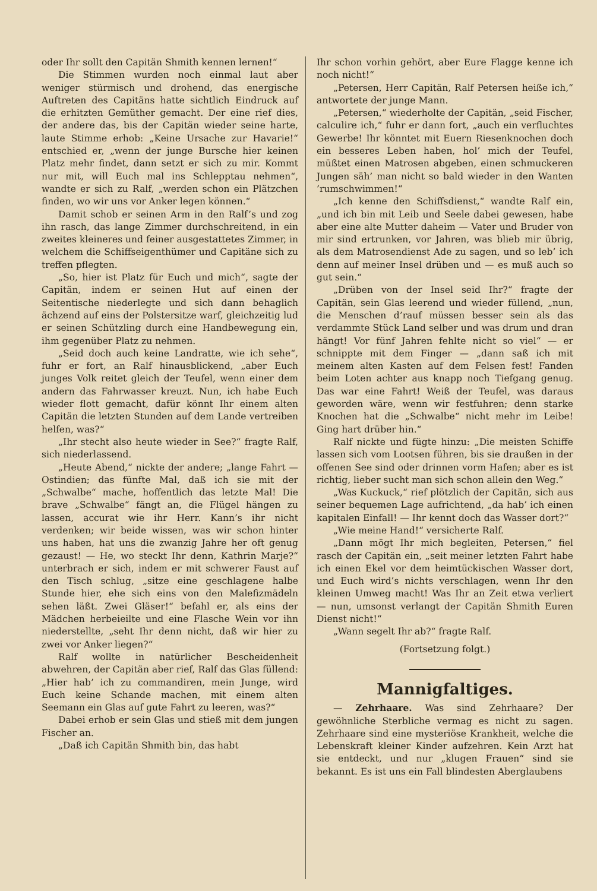oder Ihr sollt den Capitän Shmith kennen lernen!“
Die Stimmen wurden noch einmal laut aber weniger stürmisch und drohend, das energische Auftreten des Capitäns hatte sichtlich Eindruck auf die erhitzten Gemüther gemacht. Der eine rief dies, der andere das, bis der Capitän wieder seine harte, laute Stimme erhob: „Keine Ursache zur Havarie!“ entschied er, „wenn der junge Bursche hier keinen Platz mehr findet, dann setzt er sich zu mir. Kommt nur mit, will Euch mal ins Schlepptau nehmen“, wandte er sich zu Ralf, „werden schon ein Plätzchen finden, wo wir uns vor Anker legen können.“
Damit schob er seinen Arm in den Ralf’s und zog ihn rasch, das lange Zimmer durchschreitend, in ein zweites kleineres und feiner ausgestattetes Zimmer, in welchem die Schiffseigenthümer und Capitäne sich zu treffen pflegten.
„So, hier ist Platz für Euch und mich“, sagte der Capitän, indem er seinen Hut auf einen der Seitentische niederlegte und sich dann behaglich ächzend auf eins der Polstersitze warf, gleichzeitig lud er seinen Schützling durch eine Handbewegung ein, ihm gegenüber Platz zu nehmen.
„Seid doch auch keine Landratte, wie ich sehe“, fuhr er fort, an Ralf hinausblickend, „aber Euch junges Volk reitet gleich der Teufel, wenn einer dem andern das Fahrwasser kreuzt. Nun, ich habe Euch wieder flott gemacht, dafür könnt Ihr einem alten Capitän die letzten Stunden auf dem Lande vertreiben helfen, was?“
„Ihr stecht also heute wieder in See?“ fragte Ralf, sich niederlassend.
„Heute Abend,“ nickte der andere; „lange Fahrt — Ostindien; das fünfte Mal, daß ich sie mit der „Schwalbe“ mache, hoffentlich das letzte Mal! Die brave „Schwalbe“ fängt an, die Flügel hängen zu lassen, accurat wie ihr Herr. Kann’s ihr nicht verdenken; wir beide wissen, was wir schon hinter uns haben, hat uns die zwanzig Jahre her oft genug gezaust! — He, wo steckt Ihr denn, Kathrin Marje?“ unterbrach er sich, indem er mit schwerer Faust auf den Tisch schlug, „sitze eine geschlagene halbe Stunde hier, ehe sich eins von den Malefizmädeln sehen läßt. Zwei Gläser!“ befahl er, als eins der Mädchen herbeieilte und eine Flasche Wein vor ihn niederstellte, „seht Ihr denn nicht, daß wir hier zu zwei vor Anker liegen?“
Ralf wollte in natürlicher Bescheidenheit abwehren, der Capitän aber rief, Ralf das Glas füllend: „Hier hab’ ich zu commandiren, mein Junge, wird Euch keine Schande machen, mit einem alten Seemann ein Glas auf gute Fahrt zu leeren, was?“
Dabei erhob er sein Glas und stieß mit dem jungen Fischer an.
„Daß ich Capitän Shmith bin, das habt
Ihr schon vorhin gehört, aber Eure Flagge kenne ich noch nicht!“
„Petersen, Herr Capitän, Ralf Petersen heiße ich,“ antwortete der junge Mann.
„Petersen,“ wiederholte der Capitän, „seid Fischer, calculire ich,“ fuhr er dann fort, „auch ein verfluchtes Gewerbe! Ihr könntet mit Euern Riesenknochen doch ein besseres Leben haben, hol’ mich der Teufel, müßtet einen Matrosen abgeben, einen schmuckeren Jungen säh’ man nicht so bald wieder in den Wanten ’rumschwimmen!“
„Ich kenne den Schiffsdienst,“ wandte Ralf ein, „und ich bin mit Leib und Seele dabei gewesen, habe aber eine alte Mutter daheim — Vater und Bruder von mir sind ertrunken, vor Jahren, was blieb mir übrig, als dem Matrosendienst Ade zu sagen, und so leb’ ich denn auf meiner Insel drüben und — es muß auch so gut sein.“
„Drüben von der Insel seid Ihr?“ fragte der Capitän, sein Glas leerend und wieder füllend, „nun, die Menschen d’rauf müssen besser sein als das verdammte Stück Land selber und was drum und dran hängt! Vor fünf Jahren fehlte nicht so viel“ — er schnippte mit dem Finger — „dann saß ich mit meinem alten Kasten auf dem Felsen fest! Fanden beim Loten achter aus knapp noch Tiefgang genug. Das war eine Fahrt! Weiß der Teufel, was daraus geworden wäre, wenn wir festfuhren; denn starke Knochen hat die „Schwalbe“ nicht mehr im Leibe! Ging hart drüber hin.“
Ralf nickte und fügte hinzu: „Die meisten Schiffe lassen sich vom Lootsen führen, bis sie draußen in der offenen See sind oder drinnen vorm Hafen; aber es ist richtig, lieber sucht man sich schon allein den Weg.“
„Was Kuckuck,“ rief plötzlich der Capitän, sich aus seiner bequemen Lage aufrichtend, „da hab’ ich einen kapitalen Einfall! — Ihr kennt doch das Wasser dort?“
„Wie meine Hand!“ versicherte Ralf.
„Dann mögt Ihr mich begleiten, Petersen,“ fiel rasch der Capitän ein, „seit meiner letzten Fahrt habe ich einen Ekel vor dem heimtückischen Wasser dort, und Euch wird’s nichts verschlagen, wenn Ihr den kleinen Umweg macht! Was Ihr an Zeit etwa verliert — nun, umsonst verlangt der Capitän Shmith Euren Dienst nicht!“
„Wann segelt Ihr ab?“ fragte Ralf.
(Fortsetzung folgt.)
Mannigfaltiges.
— Zehrhaare. Was sind Zehrhaare? Der gewöhnliche Sterbliche vermag es nicht zu sagen. Zehrhaare sind eine mysteriöse Krankheit, welche die Lebenskraft kleiner Kinder aufzehren. Kein Arzt hat sie entdeckt, und nur „klugen Frauen“ sind sie bekannt. Es ist uns ein Fall blindesten Aberglaubens